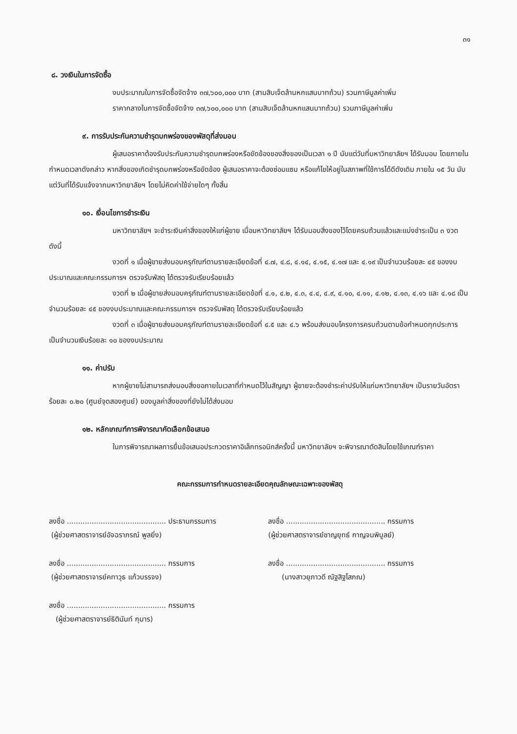๓๑
๘. วงเงินในการจัดซื้อ
งบประมาณในการจัดซื้อจัดจ้าง ๓๗,๖๐๐,๐๐๐ บาท (สามสิบเจ็ดล้านหกแสนบาทถ้วน) รวมภาษีมูลค่าเพิ่ม
ราคากลางในการจัดซื้อจัดจ้าง ๓๗,๖๐๐,๐๐๐ บาท (สามสิบเจ็ดล้านหกแสนบาทถ้วน) รวมภาษีมูลค่าเพิ่ม
๙. การรับประกันความชำรุดบกพร่องของพัสดุที่ส่งมอบ
ผู้เสนอราคาต้องรับประกันความชำรุดบกพร่องหรือขัดข้องของสิ่งของเป็นเวลา ๑ ปี นับแต่วันที่มหาวิทยาลัยฯ ได้รับมอบ โดยภายในกำหนดเวลาดังกล่าว หากสิ่งของเกิดชำรุดบกพร่องหรือขัดข้อง ผู้เสนอราคาจะต้องซ่อมแซม หรือแก้ไขให้อยู่ในสภาพที่ใช้การได้ดีดังเดิม ภายใน ๑๕ วัน นับแต่วันที่ได้รับแจ้งจากมหาวิทยาลัยฯ โดยไม่คิดค่าใช้จ่ายใดๆ ทั้งสิ้น
๑๐. เงื่อนไขการชำระเงิน
มหาวิทยาลัยฯ จะชำระเงินค่าสิ่งของให้แก่ผู้ขาย เมื่อมหาวิทยาลัยฯ ได้รับมอบสิ่งของไว้โดยครบถ้วนแล้วและแบ่งชำระเป็น ๓ งวด ดังนี้
งวดที่ ๑ เมื่อผู้ขายส่งมอบครุภัณฑ์ตามรายละเอียดข้อที่ ๔.๗, ๔.๘, ๔.๑๔, ๔.๑๕, ๔.๑๗ และ ๔.๑๙ เป็นจำนวนร้อยละ ๔๕ ของงบประมาณและคณะกรรมการฯ ตรวจรับพัสดุ ได้ตรวจรับเรียบร้อยแล้ว
งวดที่ ๒ เมื่อผู้ขายส่งมอบครุภัณฑ์ตามรายละเอียดข้อที่ ๔.๑, ๔.๒, ๔.๓, ๔.๔, ๔.๙, ๔.๑๐, ๔.๑๑, ๔.๑๒, ๔.๑๓, ๔.๑๖ และ ๔.๑๘ เป็นจำนวนร้อยละ ๔๕ ของงบประมาณและคณะกรรมการฯ ตรวจรับพัสดุ ได้ตรวจรับเรียบร้อยแล้ว
งวดที่ ๓ เมื่อผู้ขายส่งมอบครุภัณฑ์ตามรายละเอียดข้อที่ ๔.๕ และ ๔.๖ พร้อมส่งมอบโครงการครบถ้วนตามข้อกำหนดทุกประการ เป็นจำนวนเงินร้อยละ ๑๐ ของงบประมาณ
๑๑. ค่าปรับ
หากผู้ขายไม่สามารถส่งมอบสิ่งขอภายในเวลาที่กำหนดไว้ในสัญญา ผู้ขายจะต้องชำระค่าปรับให้แก่มหาวิทยาลัยฯ เป็นรายวันอัตราร้อยละ ๐.๒๐ (ศูนย์จุดสองศูนย์) ของมูลค่าสิ่งของที่ยังไม่ได้ส่งมอบ
๑๒. หลักเกณฑ์การพิจารณาคัดเลือกข้อเสนอ
ในการพิจารณาผลการยื่นข้อเสนอประกวดราคาอิเล็กทรอนิกส์ครั้งนี้ มหาวิทยาลัยฯ จะพิจารณาตัดสินโดยใช้เกณฑ์ราคา
คณะกรรมการกำหนดรายละเอียดคุณลักษณะเฉพาะของพัสดุ
ลงชื่อ ............................................ ประธานกรรมการ
(ผู้ช่วยศาสตราจารย์อัจฉราภรณ์ พูลยิ่ง)
ลงชื่อ ............................................ กรรมการ
(ผู้ช่วยศาสตราจารย์คทาวุธ แก้วบรรจง)
ลงชื่อ ............................................ กรรมการ
(ผู้ช่วยศาสตราจารย์ธิตินันท์ กุมาร)
ลงชื่อ ............................................ กรรมการ
(ผู้ช่วยศาสตราจารย์ชาญยุทธ์ กาญจนพิบูลย์)
ลงชื่อ ............................................ กรรมการ
(นางสาวยุภาวดี ณัฐสิฐโสภณ)